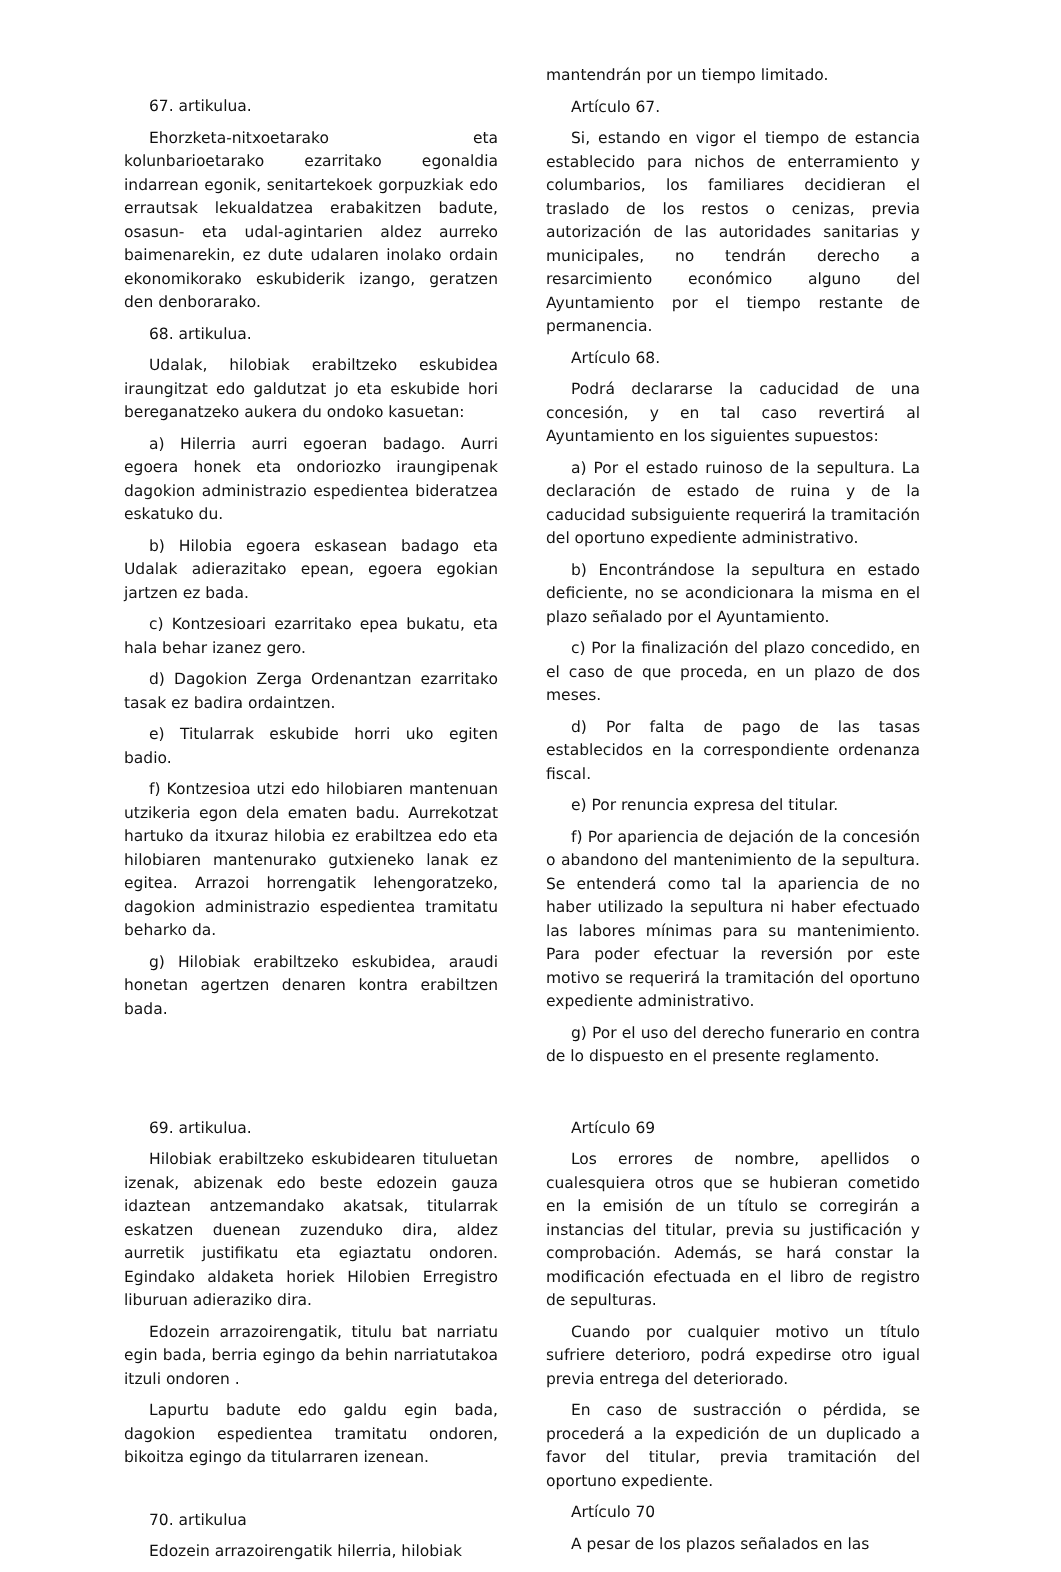67. artikulua.
Ehorzketa-nitxoetarako eta kolunbarioetarako ezarritako egonaldia indarrean egonik, senitartekoek gorpuzkiak edo errautsak lekualdatzea erabakitzen badute, osasun- eta udal-agintarien aldez aurreko baimenarekin, ez dute udalaren inolako ordain ekonomikorako eskubiderik izango, geratzen den denborarako.
68. artikulua.
Udalak, hilobiak erabiltzeko eskubidea iraungitzat edo galdutzat jo eta eskubide hori bereganatzeko aukera du ondoko kasuetan:
a) Hilerria aurri egoeran badago. Aurri egoera honek eta ondoriozko iraungipenak dagokion administrazio espedientea bideratzea eskatuko du.
b) Hilobia egoera eskasean badago eta Udalak adierazitako epean, egoera egokian jartzen ez bada.
c) Kontzesioari ezarritako epea bukatu, eta hala behar izanez gero.
d) Dagokion Zerga Ordenantzan ezarritako tasak ez badira ordaintzen.
e) Titularrak eskubide horri uko egiten badio.
f) Kontzesioa utzi edo hilobiaren mantenuan utzikeria egon dela ematen badu. Aurrekotzat hartuko da itxuraz hilobia ez erabiltzea edo eta hilobiaren mantenurako gutxieneko lanak ez egitea. Arrazoi horrengatik lehengoratzeko, dagokion administrazio espedientea tramitatu beharko da.
g) Hilobiak erabiltzeko eskubidea, araudi honetan agertzen denaren kontra erabiltzen bada.
mantendrán por un tiempo limitado.
Artículo 67.
Si, estando en vigor el tiempo de estancia establecido para nichos de enterramiento y columbarios, los familiares decidieran el traslado de los restos o cenizas, previa autorización de las autoridades sanitarias y municipales, no tendrán derecho a resarcimiento económico alguno del Ayuntamiento por el tiempo restante de permanencia.
Artículo 68.
Podrá declararse la caducidad de una concesión, y en tal caso revertirá al Ayuntamiento en los siguientes supuestos:
a) Por el estado ruinoso de la sepultura. La declaración de estado de ruina y de la caducidad subsiguiente requerirá la tramitación del oportuno expediente administrativo.
b) Encontrándose la sepultura en estado deficiente, no se acondicionara la misma en el plazo señalado por el Ayuntamiento.
c) Por la finalización del plazo concedido, en el caso de que proceda, en un plazo de dos meses.
d) Por falta de pago de las tasas establecidos en la correspondiente ordenanza fiscal.
e) Por renuncia expresa del titular.
f) Por apariencia de dejación de la concesión o abandono del mantenimiento de la sepultura. Se entenderá como tal la apariencia de no haber utilizado la sepultura ni haber efectuado las labores mínimas para su mantenimiento. Para poder efectuar la reversión por este motivo se requerirá la tramitación del oportuno expediente administrativo.
g) Por el uso del derecho funerario en contra de lo dispuesto en el presente reglamento.
69. artikulua.
Hilobiak erabiltzeko eskubidearen tituluetan izenak, abizenak edo beste edozein gauza idaztean antzemandako akatsak, titularrak eskatzen duenean zuzenduko dira, aldez aurretik justifikatu eta egiaztatu ondoren. Egindako aldaketa horiek Hilobien Erregistro liburuan adieraziko dira.
Edozein arrazoirengatik, titulu bat narriatu egin bada, berria egingo da behin narriatutakoa itzuli ondoren .
Lapurtu badute edo galdu egin bada, dagokion espedientea tramitatu ondoren, bikoitza egingo da titularraren izenean.
70. artikulua
Edozein arrazoirengatik hilerria, hilobiak
Artículo 69
Los errores de nombre, apellidos o cualesquiera otros que se hubieran cometido en la emisión de un título se corregirán a instancias del titular, previa su justificación y comprobación. Además, se hará constar la modificación efectuada en el libro de registro de sepulturas.
Cuando por cualquier motivo un título sufriere deterioro, podrá expedirse otro igual previa entrega del deteriorado.
En caso de sustracción o pérdida, se procederá a la expedición de un duplicado a favor del titular, previa tramitación del oportuno expediente.
Artículo 70
A pesar de los plazos señalados en las